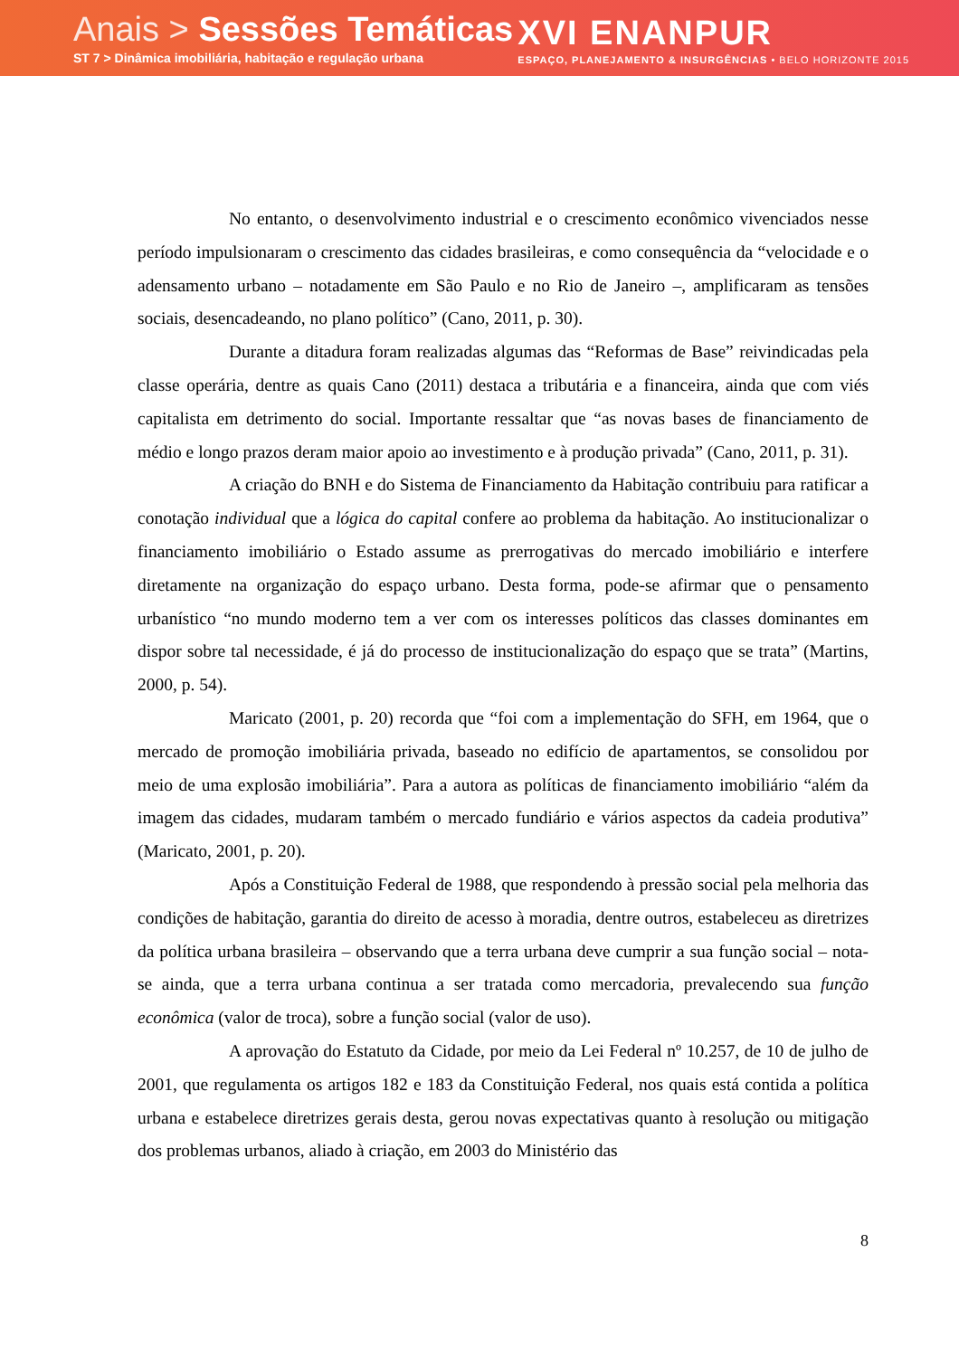Anais > Sessões Temáticas
ST 7 > Dinâmica imobiliária, habitação e regulação urbana
XVI ENANPUR
ESPAÇO, PLANEJAMENTO & INSURGÊNCIAS • BELO HORIZONTE 2015
No entanto, o desenvolvimento industrial e o crescimento econômico vivenciados nesse período impulsionaram o crescimento das cidades brasileiras, e como consequência da “velocidade e o adensamento urbano – notadamente em São Paulo e no Rio de Janeiro –, amplificaram as tensões sociais, desencadeando, no plano político” (Cano, 2011, p. 30).
Durante a ditadura foram realizadas algumas das “Reformas de Base” reivindicadas pela classe operária, dentre as quais Cano (2011) destaca a tributária e a financeira, ainda que com viés capitalista em detrimento do social. Importante ressaltar que “as novas bases de financiamento de médio e longo prazos deram maior apoio ao investimento e à produção privada” (Cano, 2011, p. 31).
A criação do BNH e do Sistema de Financiamento da Habitação contribuiu para ratificar a conotação individual que a lógica do capital confere ao problema da habitação. Ao institucionalizar o financiamento imobiliário o Estado assume as prerrogativas do mercado imobiliário e interfere diretamente na organização do espaço urbano. Desta forma, pode-se afirmar que o pensamento urbanístico “no mundo moderno tem a ver com os interesses políticos das classes dominantes em dispor sobre tal necessidade, é já do processo de institucionalização do espaço que se trata” (Martins, 2000, p. 54).
Maricato (2001, p. 20) recorda que “foi com a implementação do SFH, em 1964, que o mercado de promoção imobiliária privada, baseado no edifício de apartamentos, se consolidou por meio de uma explosão imobiliária”. Para a autora as políticas de financiamento imobiliário “além da imagem das cidades, mudaram também o mercado fundiário e vários aspectos da cadeia produtiva” (Maricato, 2001, p. 20).
Após a Constituição Federal de 1988, que respondendo à pressão social pela melhoria das condições de habitação, garantia do direito de acesso à moradia, dentre outros, estabeleceu as diretrizes da política urbana brasileira – observando que a terra urbana deve cumprir a sua função social – nota-se ainda, que a terra urbana continua a ser tratada como mercadoria, prevalecendo sua função econômica (valor de troca), sobre a função social (valor de uso).
A aprovação do Estatuto da Cidade, por meio da Lei Federal nº 10.257, de 10 de julho de 2001, que regulamenta os artigos 182 e 183 da Constituição Federal, nos quais está contida a política urbana e estabelece diretrizes gerais desta, gerou novas expectativas quanto à resolução ou mitigação dos problemas urbanos, aliado à criação, em 2003 do Ministério das
8